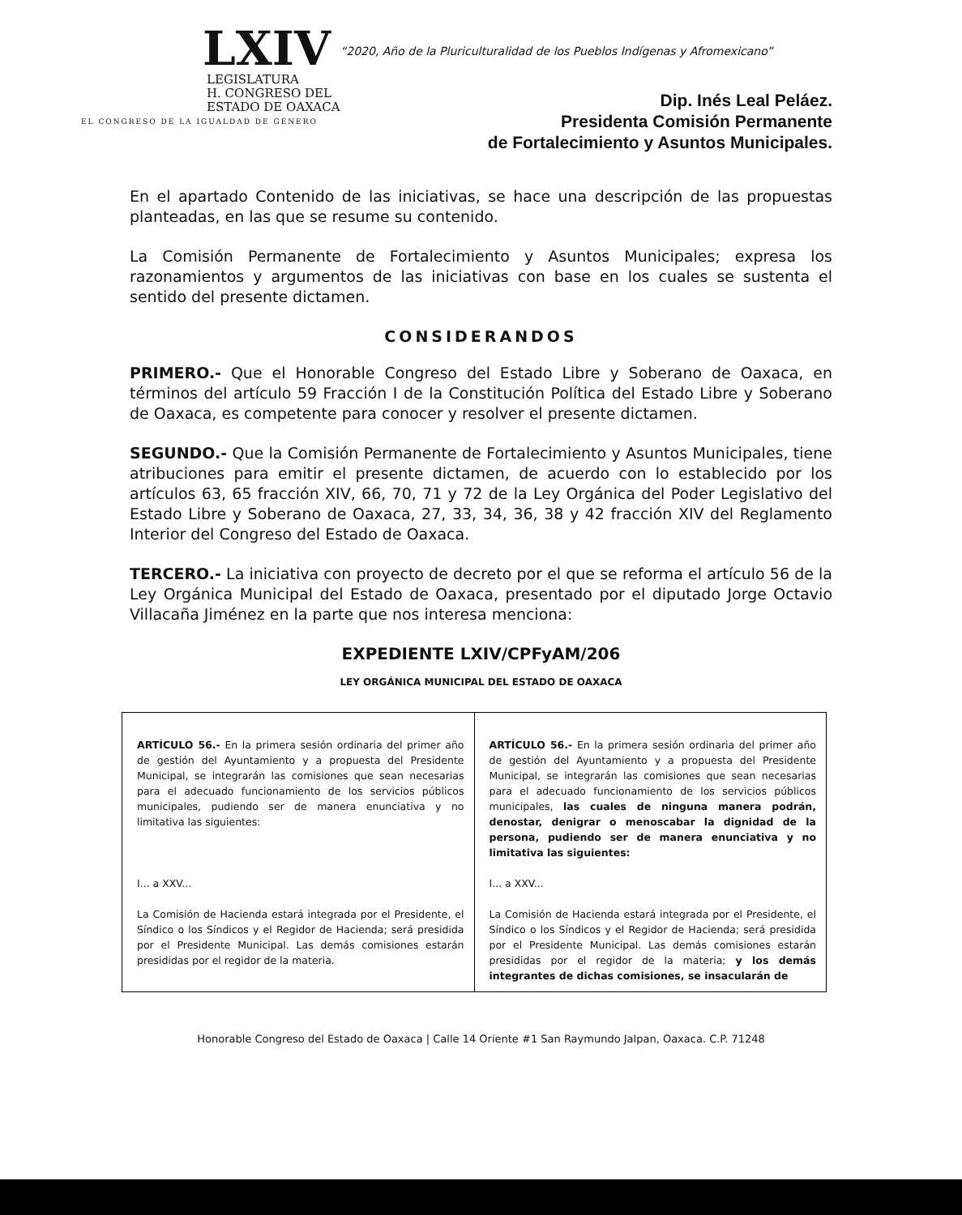LXIV
LEGISLATURA
H. CONGRESO DEL
ESTADO DE OAXACA
EL CONGRESO DE LA IGUALDAD DE GÉNERO
“2020, Año de la Pluriculturalidad de los Pueblos Indígenas y Afromexicano”
Dip. Inés Leal Peláez.
Presidenta Comisión Permanente
de Fortalecimiento y Asuntos Municipales.
En el apartado Contenido de las iniciativas, se hace una descripción de las propuestas planteadas, en las que se resume su contenido.
La Comisión Permanente de Fortalecimiento y Asuntos Municipales; expresa los razonamientos y argumentos de las iniciativas con base en los cuales se sustenta el sentido del presente dictamen.
CONSIDERANDOS
PRIMERO.- Que el Honorable Congreso del Estado Libre y Soberano de Oaxaca, en términos del artículo 59 Fracción I de la Constitución Política del Estado Libre y Soberano de Oaxaca, es competente para conocer y resolver el presente dictamen.
SEGUNDO.- Que la Comisión Permanente de Fortalecimiento y Asuntos Municipales, tiene atribuciones para emitir el presente dictamen, de acuerdo con lo establecido por los artículos 63, 65 fracción XIV, 66, 70, 71 y 72 de la Ley Orgánica del Poder Legislativo del Estado Libre y Soberano de Oaxaca, 27, 33, 34, 36, 38 y 42 fracción XIV del Reglamento Interior del Congreso del Estado de Oaxaca.
TERCERO.- La iniciativa con proyecto de decreto por el que se reforma el artículo 56 de la Ley Orgánica Municipal del Estado de Oaxaca, presentado por el diputado Jorge Octavio Villacaña Jiménez en la parte que nos interesa menciona:
EXPEDIENTE LXIV/CPFyAM/206
LEY ORGÁNICA MUNICIPAL DEL ESTADO DE OAXACA
| ARTÍCULO 56.- En la primera sesión ordinaria del primer año de gestión del Ayuntamiento y a propuesta del Presidente Municipal, se integrarán las comisiones que sean necesarias para el adecuado funcionamiento de los servicios públicos municipales, pudiendo ser de manera enunciativa y no limitativa las siguientes: I... a XXV... La Comisión de Hacienda estará integrada por el Presidente, el Síndico o los Síndicos y el Regidor de Hacienda; será presidida por el Presidente Municipal. Las demás comisiones estarán presididas por el regidor de la materia. | ARTÍCULO 56.- En la primera sesión ordinaria del primer año de gestión del Ayuntamiento y a propuesta del Presidente Municipal, se integrarán las comisiones que sean necesarias para el adecuado funcionamiento de los servicios públicos municipales, las cuales de ninguna manera podrán, denostar, denigrar o menoscabar la dignidad de la persona, pudiendo ser de manera enunciativa y no limitativa las siguientes: I... a XXV... La Comisión de Hacienda estará integrada por el Presidente, el Síndico o los Síndicos y el Regidor de Hacienda; será presidida por el Presidente Municipal. Las demás comisiones estarán presididas por el regidor de la materia; y los demás integrantes de dichas comisiones, se insacularán de |
Honorable Congreso del Estado de Oaxaca | Calle 14 Oriente #1 San Raymundo Jalpan, Oaxaca. C.P. 71248